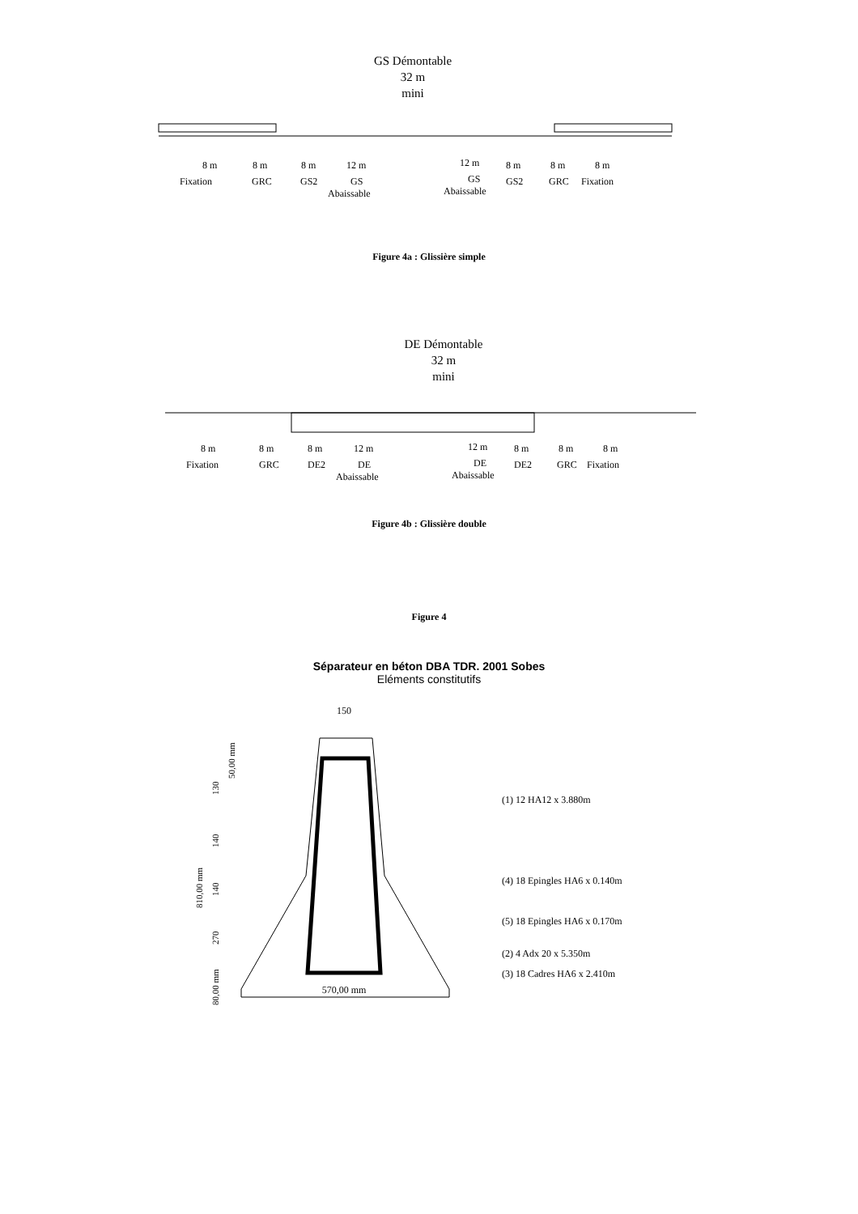GS Démontable
32 m
mini
8 m
Fixation
8 m
GRC
8 m
GS2
12 m
GS
Abaissable
12 m
GS
Abaissable
8 m
GS2
8 m
GRC
8 m
Fixation
Figure 4a : Glissière simple
DE Démontable
32 m
mini
8 m
Fixation
8 m
GRC
8 m
DE2
12 m
DE
Abaissable
12 m
DE
Abaissable
8 m
DE2
8 m
GRC
8 m
Fixation
Figure 4b : Glissière double
Figure 4
Séparateur en béton DBA TDR. 2001 Sobes
Eléments constitutifs
150
570,00 mm
130
140
140
270
810,00 mm
50,00 mm
80,00 mm
(1) 12 HA12 x 3.880m
(4) 18 Epingles HA6 x 0.140m
(5) 18 Epingles HA6 x 0.170m
(2) 4 Adx 20 x 5.350m
(3) 18 Cadres HA6 x 2.410m